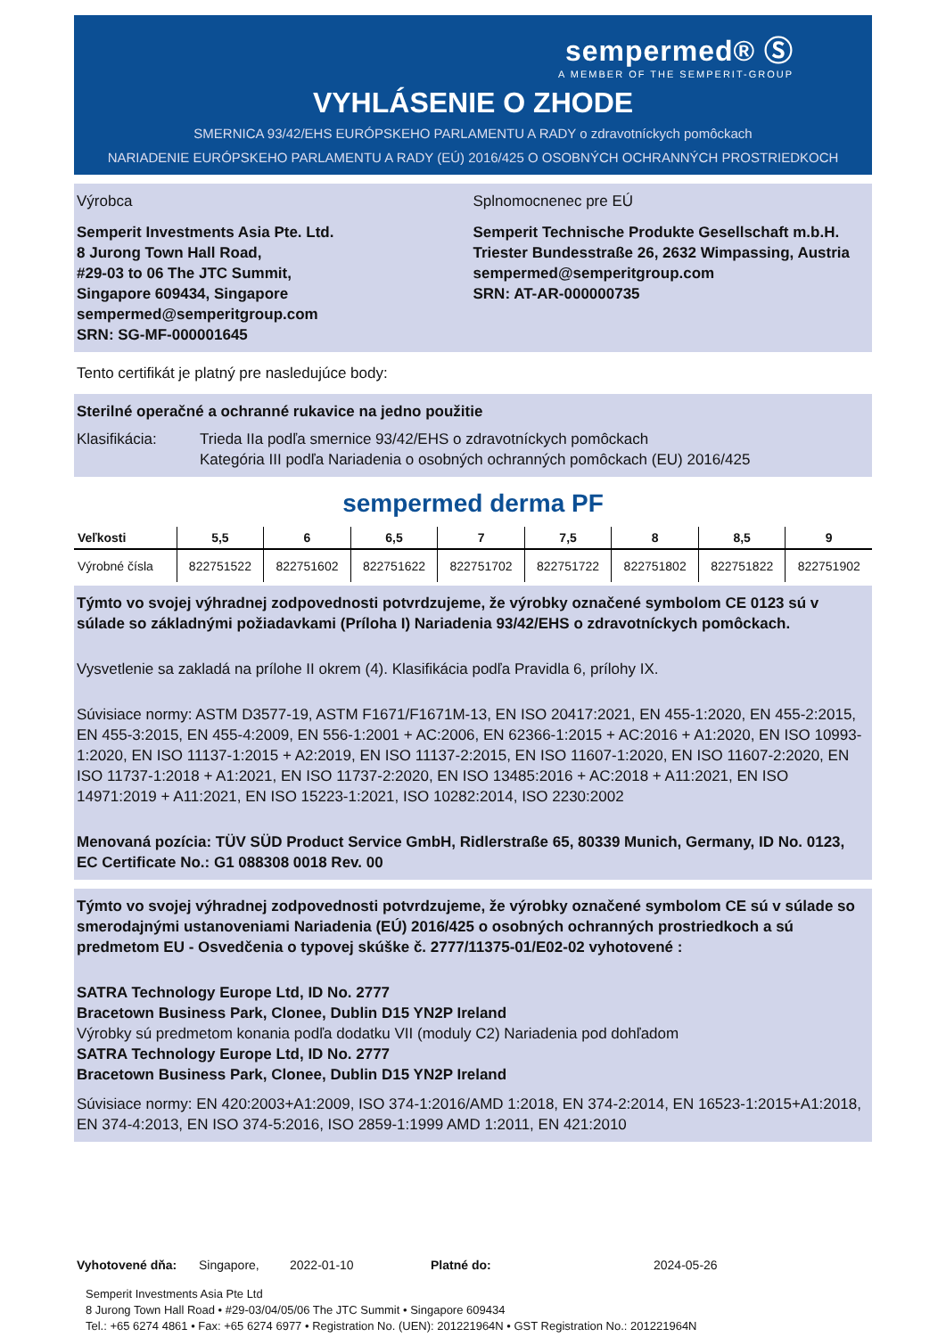sempermed® Ⓢ
A MEMBER OF THE SEMPERIT-GROUP
VYHLÁSENIE O ZHODE
SMERNICA 93/42/EHS EURÓPSKEHO PARLAMENTU A RADY o zdravotníckych pomôckach
NARIADENIE EURÓPSKEHO PARLAMENTU A RADY (EÚ) 2016/425 O OSOBNÝCH OCHRANNÝCH PROSTRIEDKOCH
Výrobca
Semperit Investments Asia Pte. Ltd.
8 Jurong Town Hall Road,
#29-03 to 06 The JTC Summit,
Singapore 609434, Singapore
sempermed@semperitgroup.com
SRN: SG-MF-000001645
Splnomocnenec pre EÚ
Semperit Technische Produkte Gesellschaft m.b.H.
Triester Bundesstraße 26, 2632 Wimpassing, Austria
sempermed@semperitgroup.com
SRN: AT-AR-000000735
Tento certifikát je platný pre nasledujúce body:
Sterilné operačné a ochranné rukavice na jedno použitie
Klasifikácia: Trieda IIa podľa smernice 93/42/EHS o zdravotníckych pomôckach
Kategória III podľa Nariadenia o osobných ochranných pomôckach (EU) 2016/425
sempermed derma PF
| Veľkosti | 5,5 | 6 | 6,5 | 7 | 7,5 | 8 | 8,5 | 9 |
| --- | --- | --- | --- | --- | --- | --- | --- | --- |
| Výrobné čísla | 822751522 | 822751602 | 822751622 | 822751702 | 822751722 | 822751802 | 822751822 | 822751902 |
Týmto vo svojej výhradnej zodpovednosti potvrdzujeme, že výrobky označené symbolom CE 0123 sú v súlade so základnými požiadavkami (Príloha I) Nariadenia 93/42/EHS o zdravotníckych pomôckach.
Vysvetlenie sa zakladá na prílohe II okrem (4). Klasifikácia podľa Pravidla 6, prílohy IX.
Súvisiace normy: ASTM D3577-19, ASTM F1671/F1671M-13, EN ISO 20417:2021, EN 455-1:2020, EN 455-2:2015, EN 455-3:2015, EN 455-4:2009, EN 556-1:2001 + AC:2006, EN 62366-1:2015 + AC:2016 + A1:2020, EN ISO 10993-1:2020, EN ISO 11137-1:2015 + A2:2019, EN ISO 11137-2:2015, EN ISO 11607-1:2020, EN ISO 11607-2:2020, EN ISO 11737-1:2018 + A1:2021, EN ISO 11737-2:2020, EN ISO 13485:2016 + AC:2018 + A11:2021, EN ISO 14971:2019 + A11:2021, EN ISO 15223-1:2021, ISO 10282:2014, ISO 2230:2002
Menovaná pozícia: TÜV SÜD Product Service GmbH, Ridlerstraße 65, 80339 Munich, Germany, ID No. 0123, EC Certificate No.: G1 088308 0018 Rev. 00
Týmto vo svojej výhradnej zodpovednosti potvrdzujeme, že výrobky označené symbolom CE sú v súlade so smerodajnými ustanoveniami Nariadenia (EÚ) 2016/425 o osobných ochranných prostriedkoch a sú predmetom EU - Osvedčenia o typovej skúške č. 2777/11375-01/E02-02 vyhotovené :
SATRA Technology Europe Ltd, ID No. 2777
Bracetown Business Park, Clonee, Dublin D15 YN2P Ireland
Výrobky sú predmetom konania podľa dodatku VII (moduly C2) Nariadenia pod dohľadom
SATRA Technology Europe Ltd, ID No. 2777
Bracetown Business Park, Clonee, Dublin D15 YN2P Ireland
Súvisiace normy: EN 420:2003+A1:2009, ISO 374-1:2016/AMD 1:2018, EN 374-2:2014, EN 16523-1:2015+A1:2018, EN 374-4:2013, EN ISO 374-5:2016, ISO 2859-1:1999 AMD 1:2011, EN 421:2010
Vyhotovené dňa: Singapore, 2022-01-10 Platné do: 2024-05-26
Semperit Investments Asia Pte Ltd
8 Jurong Town Hall Road • #29-03/04/05/06 The JTC Summit • Singapore 609434
Tel.: +65 6274 4861 • Fax: +65 6274 6977 • Registration No. (UEN): 201221964N • GST Registration No.: 201221964N